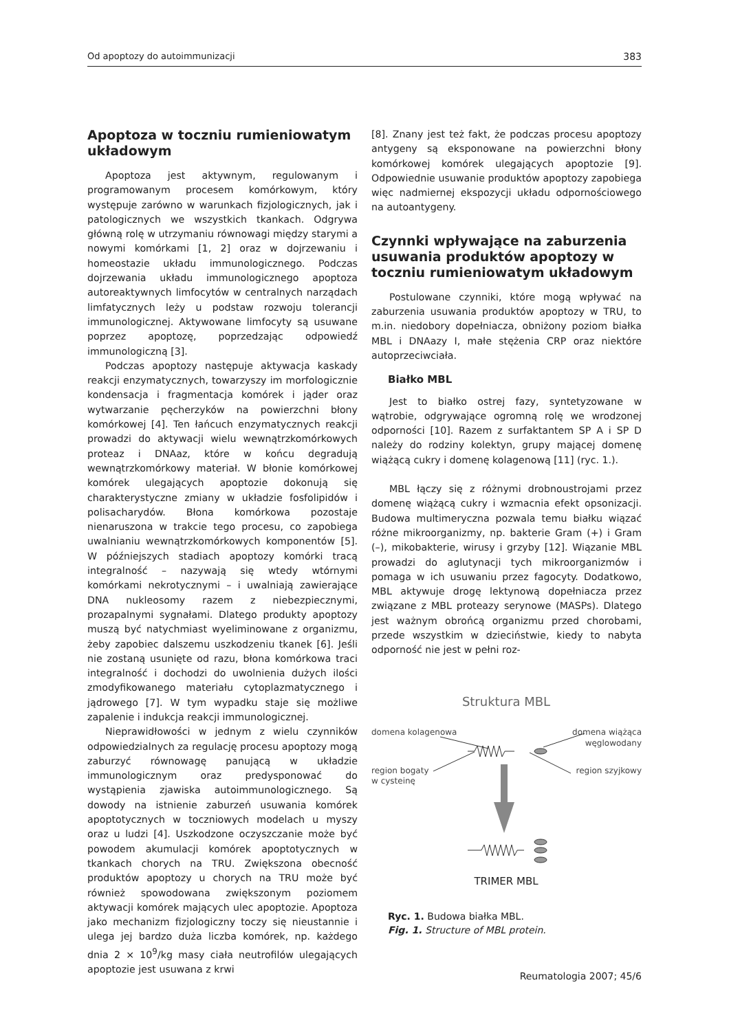Od apoptozy do autoimmunizacji 383
Apoptoza w toczniu rumieniowatym układowym
Apoptoza jest aktywnym, regulowanym i programowanym procesem komórkowym, który występuje zarówno w warunkach fizjologicznych, jak i patologicznych we wszystkich tkankach. Odgrywa główną rolę w utrzymaniu równowagi między starymi a nowymi komórkami [1, 2] oraz w dojrzewaniu i homeostazie układu immunologicznego. Podczas dojrzewania układu immunologicznego apoptoza autoreaktywnych limfocytów w centralnych narządach limfatycznych leży u podstaw rozwoju tolerancji immunologicznej. Aktywowane limfocyty są usuwane poprzez apoptozę, poprzedzając odpowiedź immunologiczną [3].
Podczas apoptozy następuje aktywacja kaskady reakcji enzymatycznych, towarzyszy im morfologicznie kondensacja i fragmentacja komórek i jąder oraz wytwarzanie pęcherzyków na powierzchni błony komórkowej [4]. Ten łańcuch enzymatycznych reakcji prowadzi do aktywacji wielu wewnątrzkomórkowych proteaz i DNAaz, które w końcu degradują wewnątrzkomórkowy materiał. W błonie komórkowej komórek ulegających apoptozie dokonują się charakterystyczne zmiany w układzie fosfolipidów i polisacharydów. Błona komórkowa pozostaje nienaruszona w trakcie tego procesu, co zapobiega uwalnianiu wewnątrzkomórkowych komponentów [5]. W późniejszych stadiach apoptozy komórki tracą integralność – nazywają się wtedy wtórnymi komórkami nekrotycznymi – i uwalniają zawierające DNA nukleosomy razem z niebezpiecznymi, prozapalnymi sygnałami. Dlatego produkty apoptozy muszą być natychmiast wyeliminowane z organizmu, żeby zapobiec dalszemu uszkodzeniu tkanek [6]. Jeśli nie zostaną usunięte od razu, błona komórkowa traci integralność i dochodzi do uwolnienia dużych ilości zmodyfikowanego materiału cytoplazmatycznego i jądrowego [7]. W tym wypadku staje się możliwe zapalenie i indukcja reakcji immunologicznej.
Nieprawidłowości w jednym z wielu czynników odpowiedzialnych za regulację procesu apoptozy mogą zaburzyć równowagę panującą w układzie immunologicznym oraz predysponować do wystąpienia zjawiska autoimmunologicznego. Są dowody na istnienie zaburzeń usuwania komórek apoptotycznych w toczniowych modelach u myszy oraz u ludzi [4]. Uszkodzone oczyszczanie może być powodem akumulacji komórek apoptotycznych w tkankach chorych na TRU. Zwiększona obecność produktów apoptozy u chorych na TRU może być również spowodowana zwiększonym poziomem aktywacji komórek mających ulec apoptozie. Apoptoza jako mechanizm fizjologiczny toczy się nieustannie i ulega jej bardzo duża liczba komórek, np. każdego dnia 2 × 10<sup>9</sup>/kg masy ciała neutrofilów ulegających apoptozie jest usuwana z krwi
[8]. Znany jest też fakt, że podczas procesu apoptozy antygeny są eksponowane na powierzchni błony komórkowej komórek ulegających apoptozie [9]. Odpowiednie usuwanie produktów apoptozy zapobiega więc nadmiernej ekspozycji układu odpornościowego na autoantygeny.
Czynnki wpływające na zaburzenia usuwania produktów apoptozy w toczniu rumieniowatym układowym
Postulowane czynniki, które mogą wpływać na zaburzenia usuwania produktów apoptozy w TRU, to m.in. niedobory dopełniacza, obniżony poziom białka MBL i DNAazy I, małe stężenia CRP oraz niektóre autoprzeciwciała.
Białko MBL
Jest to białko ostrej fazy, syntetyzowane w wątrobie, odgrywające ogromną rolę we wrodzonej odporności [10]. Razem z surfaktantem SP A i SP D należy do rodziny kolektyn, grupy mającej domenę wiążącą cukry i domenę kolagenową [11] (ryc. 1.).
MBL łączy się z różnymi drobnoustrojami przez domenę wiążącą cukry i wzmacnia efekt opsonizacji. Budowa multimeryczna pozwala temu białku wiązać różne mikroorganizmy, np. bakterie Gram (+) i Gram (–), mikobakterie, wirusy i grzyby [12]. Wiązanie MBL prowadzi do aglutynacji tych mikroorganizmów i pomaga w ich usuwaniu przez fagocyty. Dodatkowo, MBL aktywuje drogę lektynową dopełniacza przez związane z MBL proteazy serynowe (MASPs). Dlatego jest ważnym obrońcą organizmu przed chorobami, przede wszystkim w dzieciństwie, kiedy to nabyta odporność nie jest w pełni roz-
Struktura MBL
domena kolagenowa
domena wiążąca
węglowodany
region bogaty
w cysteinę
region szyjkowy
TRIMER MBL
Ryc. 1. Budowa białka MBL.
Fig. 1. Structure of MBL protein.
Reumatologia 2007; 45/6